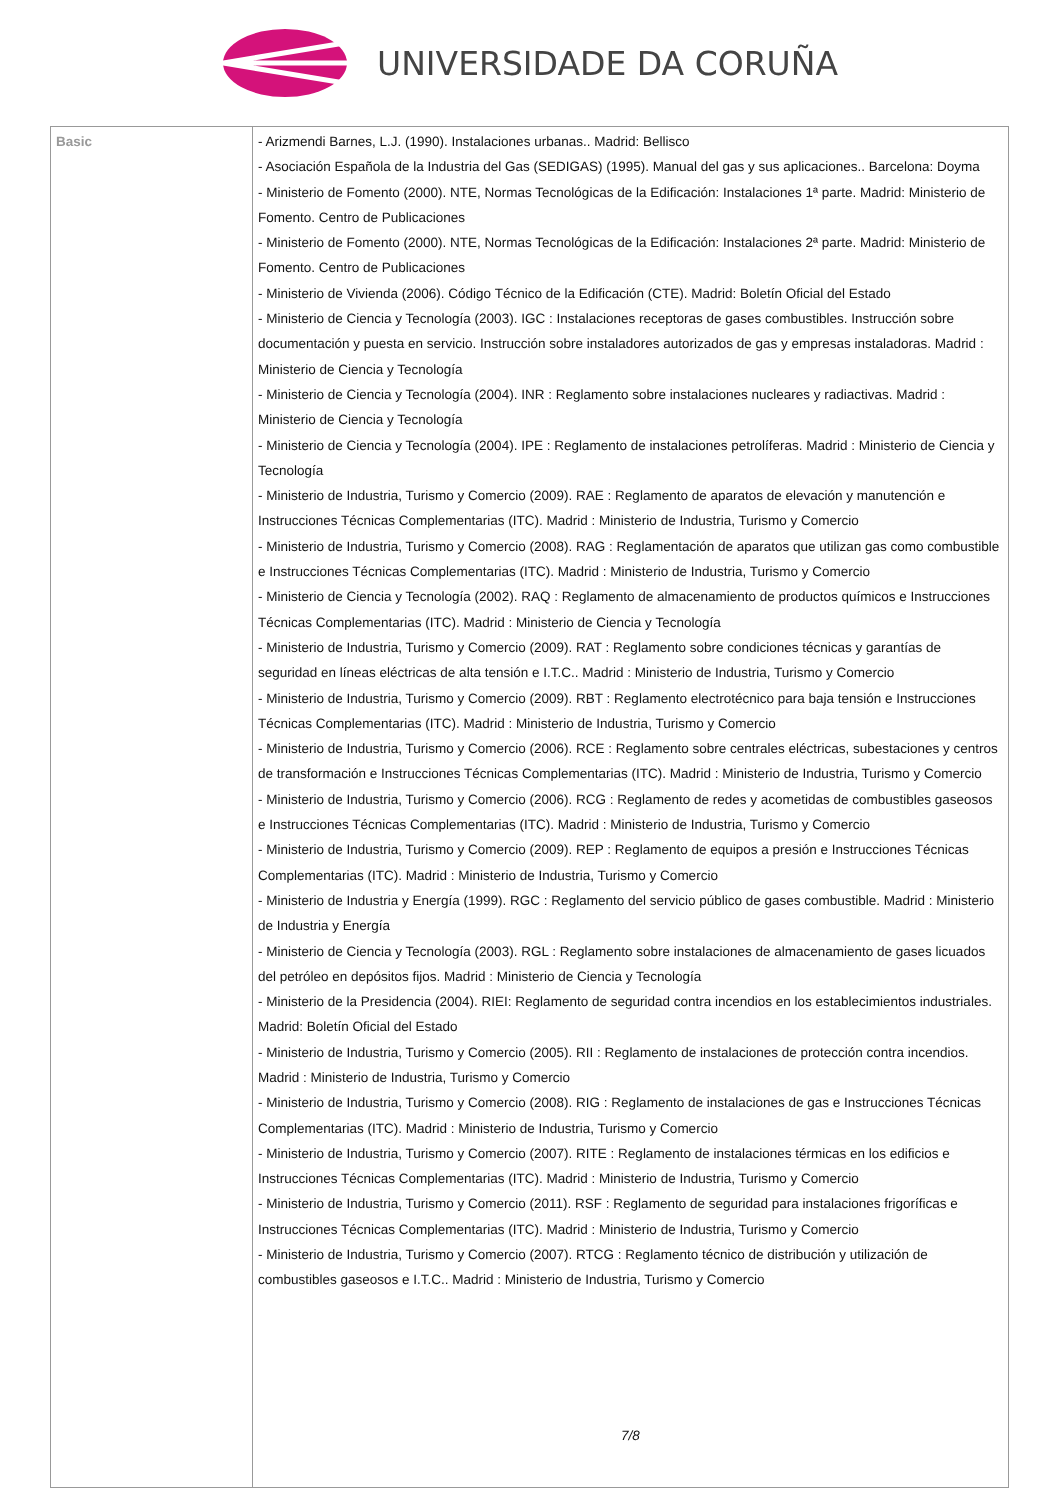UNIVERSIDADE DA CORUÑA
| Basic | - Arizmendi Barnes, L.J. (1990). Instalaciones urbanas.. Madrid: Bellisco - Asociación Española de la Industria del Gas (SEDIGAS) (1995). Manual del gas y sus aplicaciones.. Barcelona: Doyma - Ministerio de Fomento (2000). NTE, Normas Tecnológicas de la Edificación: Instalaciones 1ª parte. Madrid: Ministerio de Fomento. Centro de Publicaciones - Ministerio de Fomento (2000). NTE, Normas Tecnológicas de la Edificación: Instalaciones 2ª parte. Madrid: Ministerio de Fomento. Centro de Publicaciones - Ministerio de Vivienda (2006). Código Técnico de la Edificación (CTE). Madrid: Boletín Oficial del Estado - Ministerio de Ciencia y Tecnología (2003). IGC : Instalaciones receptoras de gases combustibles. Instrucción sobre documentación y puesta en servicio. Instrucción sobre instaladores autorizados de gas y empresas instaladoras. Madrid : Ministerio de Ciencia y Tecnología - Ministerio de Ciencia y Tecnología (2004). INR : Reglamento sobre instalaciones nucleares y radiactivas. Madrid : Ministerio de Ciencia y Tecnología - Ministerio de Ciencia y Tecnología (2004). IPE : Reglamento de instalaciones petrolíferas. Madrid : Ministerio de Ciencia y Tecnología - Ministerio de Industria, Turismo y Comercio (2009). RAE : Reglamento de aparatos de elevación y manutención e Instrucciones Técnicas Complementarias (ITC). Madrid : Ministerio de Industria, Turismo y Comercio - Ministerio de Industria, Turismo y Comercio (2008). RAG : Reglamentación de aparatos que utilizan gas como combustible e Instrucciones Técnicas Complementarias (ITC). Madrid : Ministerio de Industria, Turismo y Comercio - Ministerio de Ciencia y Tecnología (2002). RAQ : Reglamento de almacenamiento de productos químicos e Instrucciones Técnicas Complementarias (ITC). Madrid : Ministerio de Ciencia y Tecnología - Ministerio de Industria, Turismo y Comercio (2009). RAT : Reglamento sobre condiciones técnicas y garantías de seguridad en líneas eléctricas de alta tensión e I.T.C.. Madrid : Ministerio de Industria, Turismo y Comercio - Ministerio de Industria, Turismo y Comercio (2009). RBT : Reglamento electrotécnico para baja tensión e Instrucciones Técnicas Complementarias (ITC). Madrid : Ministerio de Industria, Turismo y Comercio - Ministerio de Industria, Turismo y Comercio (2006). RCE : Reglamento sobre centrales eléctricas, subestaciones y centros de transformación e Instrucciones Técnicas Complementarias (ITC). Madrid : Ministerio de Industria, Turismo y Comercio - Ministerio de Industria, Turismo y Comercio (2006). RCG : Reglamento de redes y acometidas de combustibles gaseosos e Instrucciones Técnicas Complementarias (ITC). Madrid : Ministerio de Industria, Turismo y Comercio - Ministerio de Industria, Turismo y Comercio (2009). REP : Reglamento de equipos a presión e Instrucciones Técnicas Complementarias (ITC). Madrid : Ministerio de Industria, Turismo y Comercio - Ministerio de Industria y Energía (1999). RGC : Reglamento del servicio público de gases combustible. Madrid : Ministerio de Industria y Energía - Ministerio de Ciencia y Tecnología (2003). RGL : Reglamento sobre instalaciones de almacenamiento de gases licuados del petróleo en depósitos fijos. Madrid : Ministerio de Ciencia y Tecnología - Ministerio de la Presidencia (2004). RIEI: Reglamento de seguridad contra incendios en los establecimientos industriales. Madrid: Boletín Oficial del Estado - Ministerio de Industria, Turismo y Comercio (2005). RII : Reglamento de instalaciones de protección contra incendios. Madrid : Ministerio de Industria, Turismo y Comercio - Ministerio de Industria, Turismo y Comercio (2008). RIG : Reglamento de instalaciones de gas e Instrucciones Técnicas Complementarias (ITC). Madrid : Ministerio de Industria, Turismo y Comercio - Ministerio de Industria, Turismo y Comercio (2007). RITE : Reglamento de instalaciones térmicas en los edificios e Instrucciones Técnicas Complementarias (ITC). Madrid : Ministerio de Industria, Turismo y Comercio - Ministerio de Industria, Turismo y Comercio (2011). RSF : Reglamento de seguridad para instalaciones frigoríficas e Instrucciones Técnicas Complementarias (ITC). Madrid : Ministerio de Industria, Turismo y Comercio - Ministerio de Industria, Turismo y Comercio (2007). RTCG : Reglamento técnico de distribución y utilización de combustibles gaseosos e I.T.C.. Madrid : Ministerio de Industria, Turismo y Comercio 7/8 |